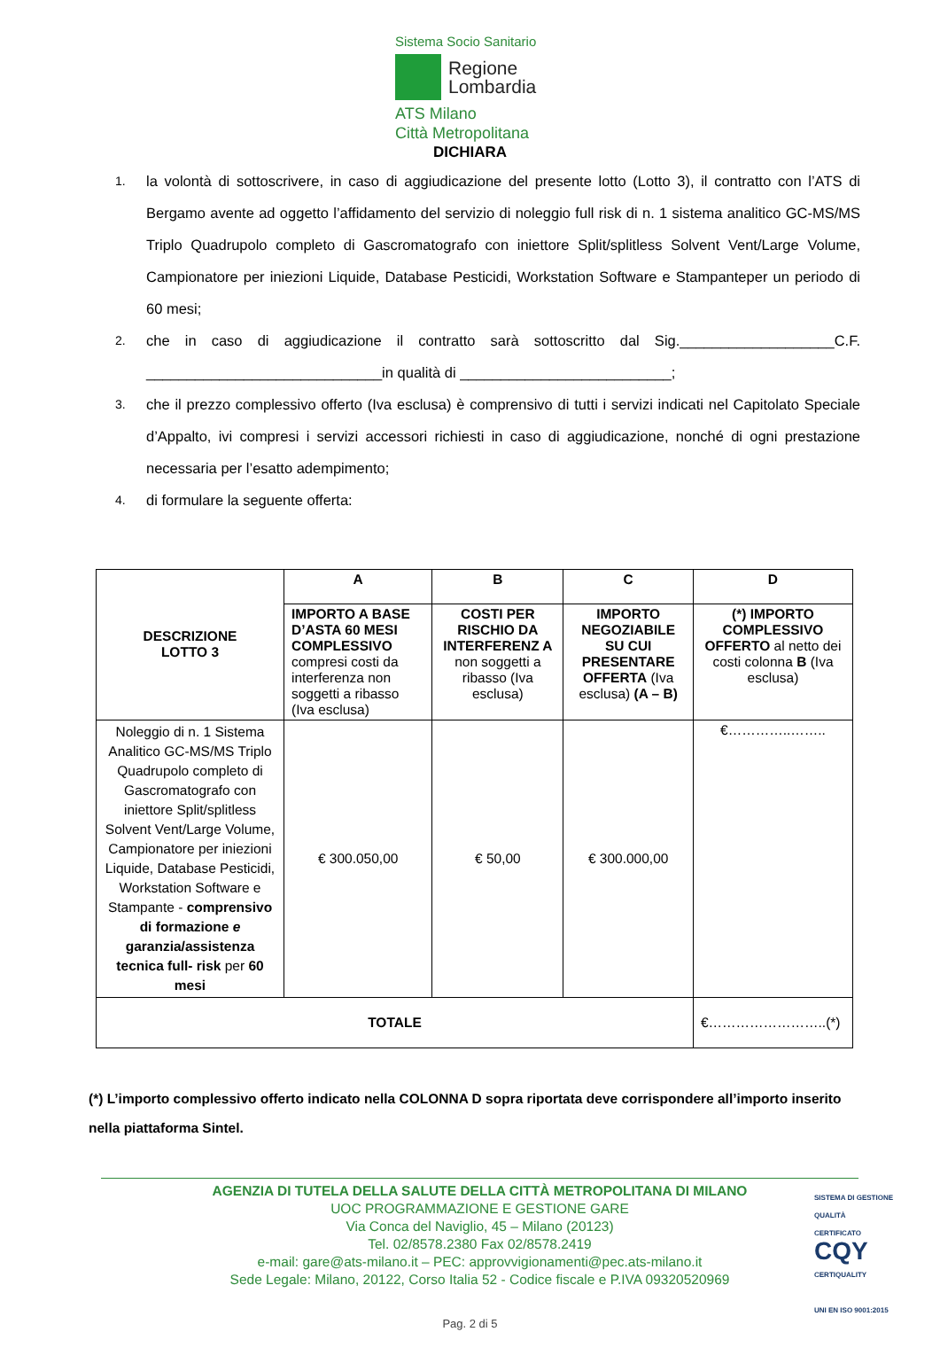Sistema Socio Sanitario
Regione
Lombardia
ATS Milano
Città Metropolitana
DICHIARA
1. la volontà di sottoscrivere, in caso di aggiudicazione del presente lotto (Lotto 3), il contratto con l’ATS di Bergamo avente ad oggetto l’affidamento del servizio di noleggio full risk di n. 1 sistema analitico GC-MS/MS Triplo Quadrupolo completo di Gascromatografo con iniettore Split/splitless Solvent Vent/Large Volume, Campionatore per iniezioni Liquide, Database Pesticidi, Workstation Software e Stampanteper un periodo di 60 mesi;
2. che in caso di aggiudicazione il contratto sarà sottoscritto dal Sig.___________________C.F. _____________________________in qualità di __________________________;
3. che il prezzo complessivo offerto (Iva esclusa) è comprensivo di tutti i servizi indicati nel Capitolato Speciale d’Appalto, ivi compresi i servizi accessori richiesti in caso di aggiudicazione, nonché di ogni prestazione necessaria per l’esatto adempimento;
4. di formulare la seguente offerta:
| DESCRIZIONE LOTTO 3 | A | B | C | D |
| --- | --- | --- | --- | --- |
| | IMPORTO A BASE D’ASTA 60 MESI COMPLESSIVO compresi costi da interferenza non soggetti a ribasso (Iva esclusa) | COSTI PER RISCHIO DA INTERFERENZ A non soggetti a ribasso (Iva esclusa) | IMPORTO NEGOZIABILE SU CUI PRESENTARE OFFERTA (Iva esclusa) (A – B) | (*) IMPORTO COMPLESSIVO OFFERTO al netto dei costi colonna B (Iva esclusa) |
| Noleggio di n. 1 Sistema Analitico GC-MS/MS Triplo Quadrupolo completo di Gascromatografo con iniettore Split/splitless Solvent Vent/Large Volume, Campionatore per iniezioni Liquide, Database Pesticidi, Workstation Software e Stampante - comprensivo di formazione e garanzia/assistenza tecnica full- risk per 60 mesi | € 300.050,00 | € 50,00 | € 300.000,00 | €…………..…….. |
| TOTALE | | | | €……………………..(*) |
(*) L’importo complessivo offerto indicato nella COLONNA D sopra riportata deve corrispondere all’importo inserito nella piattaforma Sintel.
AGENZIA DI TUTELA DELLA SALUTE DELLA CITTÀ METROPOLITANA DI MILANO
UOC PROGRAMMAZIONE E GESTIONE GARE
Via Conca del Naviglio, 45 – Milano (20123)
Tel. 02/8578.2380 Fax 02/8578.2419
e-mail: gare@ats-milano.it – PEC: approvvigionamenti@pec.ats-milano.it
Sede Legale: Milano, 20122, Corso Italia 52 - Codice fiscale e P.IVA 09320520969
SISTEMA DI GESTIONE QUALITÀ CERTIFICATO
CQY
CERTIQUALITY
UNI EN ISO 9001:2015
Pag. 2 di 5